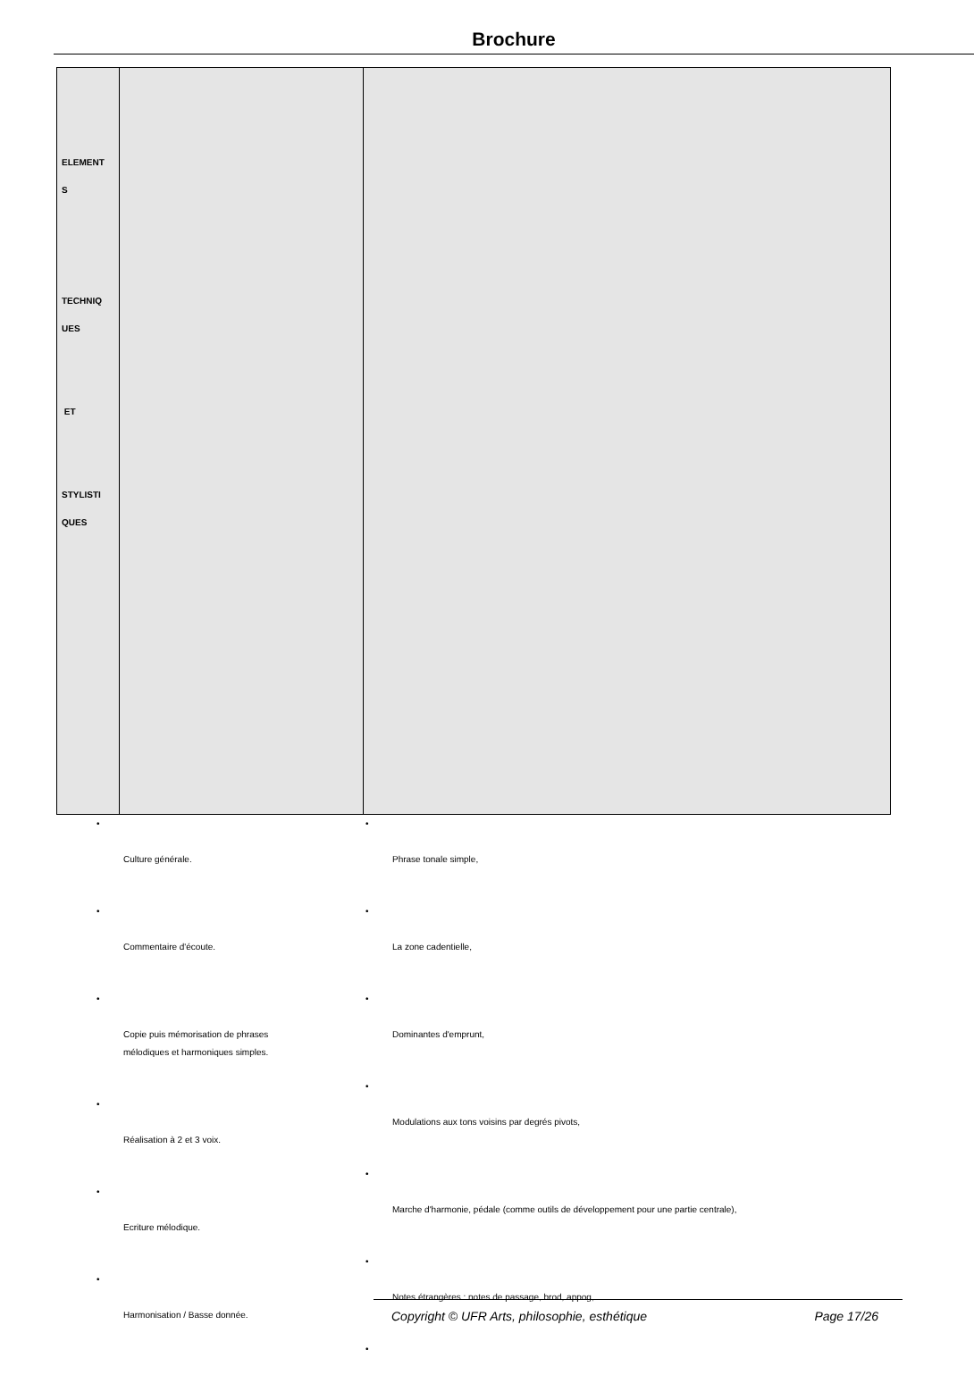Brochure
| ELEMENT S TECHNIQ UES ET STYLISTI QUES | | |
•
Culture générale.
•
Commentaire d'écoute.
•
Copie puis mémorisation de phrases
mélodiques et harmoniques simples.
•
Réalisation à 2 et 3 voix.
•
Ecriture mélodique.
•
Harmonisation / Basse donnée.
•
Phrase tonale simple,
•
La zone cadentielle,
•
Dominantes d'emprunt,
•
Modulations aux tons voisins par degrés pivots,
•
Marche d'harmonie, pédale (comme outils de développement pour une partie centrale),
•
Notes étrangères : notes de passage, brod, appog,
•
Copyright © UFR Arts, philosophie, esthétique Page 17/26